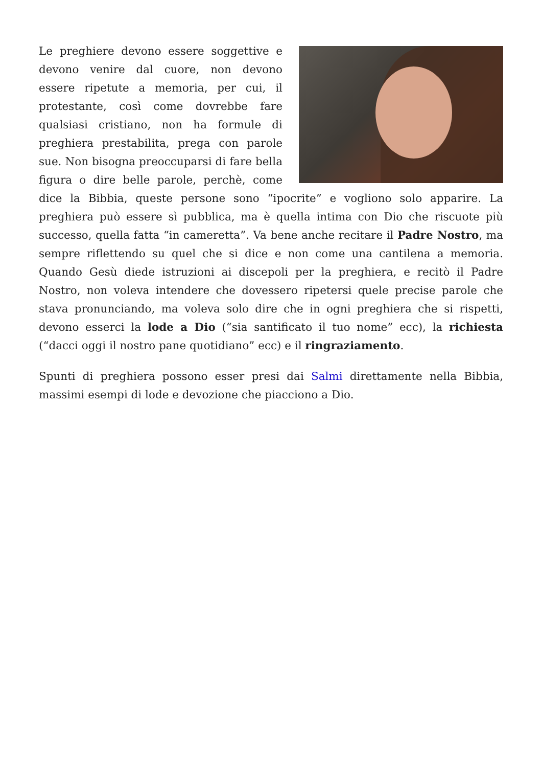Le preghiere devono essere soggettive e devono venire dal cuore, non devono essere ripetute a memoria, per cui, il protestante, così come dovrebbe fare qualsiasi cristiano, non ha formule di preghiera prestabilita, prega con parole sue. Non bisogna preoccuparsi di fare bella figura o dire belle parole, perchè, come dice la Bibbia, queste persone sono “ipocrite” e vogliono solo apparire. La preghiera può essere sì pubblica, ma è quella intima con Dio che riscuote più successo, quella fatta “in cameretta”. Va bene anche recitare il Padre Nostro, ma sempre riflettendo su quel che si dice e non come una cantilena a memoria. Quando Gesù diede istruzioni ai discepoli per la preghiera, e recitò il Padre Nostro, non voleva intendere che dovessero ripetersi quele precise parole che stava pronunciando, ma voleva solo dire che in ogni preghiera che si rispetti, devono esserci la lode a Dio (“sia santificato il tuo nome” ecc), la richiesta (“dacci oggi il nostro pane quotidiano” ecc) e il ringraziamento.
Spunti di preghiera possono esser presi dai Salmi direttamente nella Bibbia, massimi esempi di lode e devozione che piacciono a Dio.